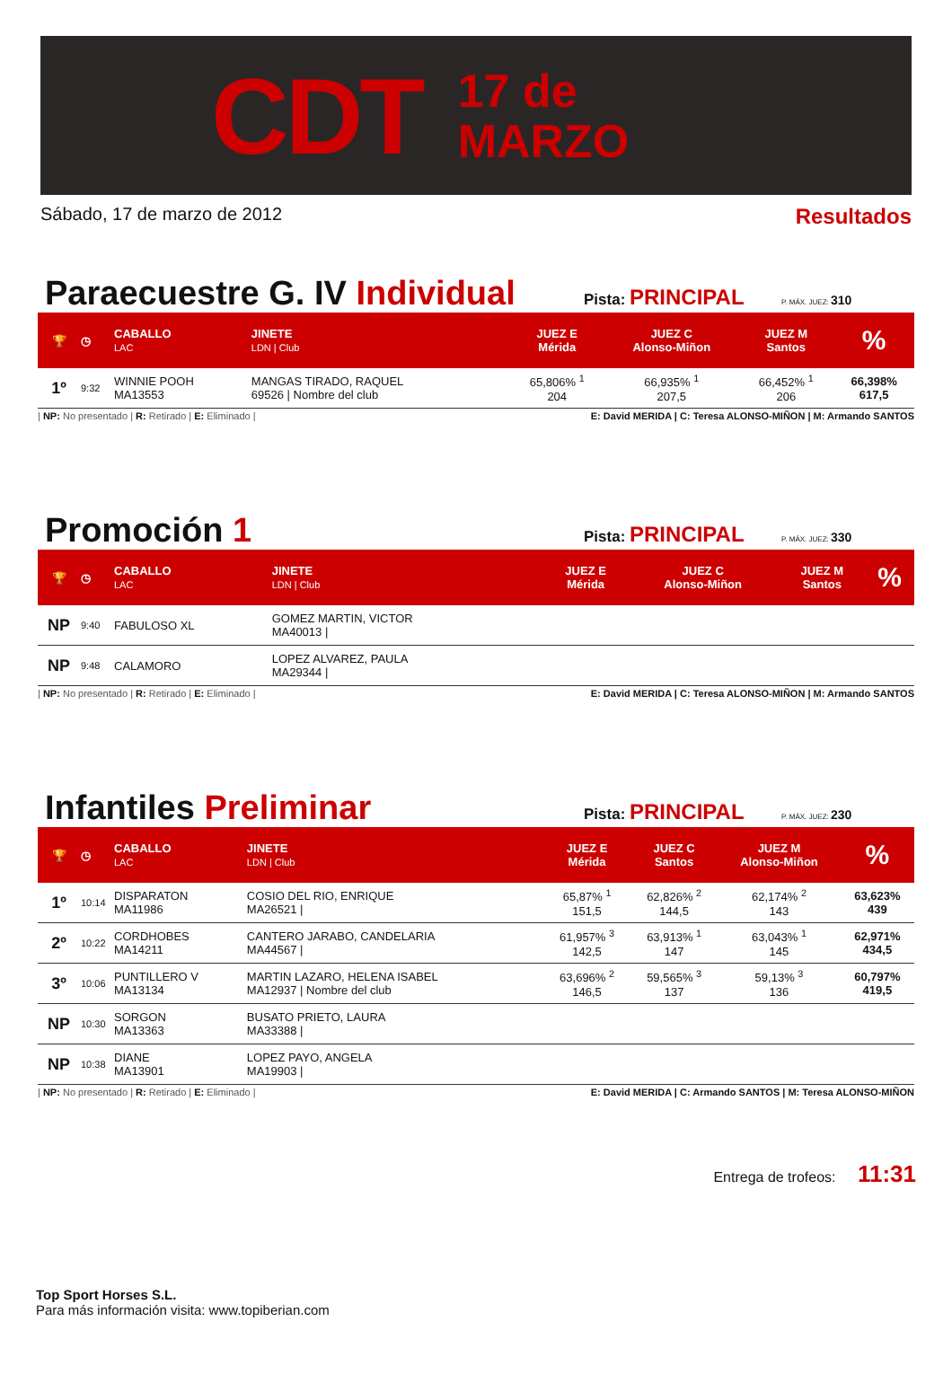CDT 17 de
MARZO
Sábado, 17 de marzo de 2012 Resultados
Paraecuestre G. IV Individual
Pista: PRINCIPAL
P. MÁX. JUEZ: 310
| 🏆 | ◷ | CABALLO LAC | JINETE LDN / Club | JUEZ E Mérida | JUEZ C Alonso-Miñon | JUEZ M Santos | % |
| --- | --- | --- | --- | --- | --- | --- | --- |
| 1º | 9:32 | WINNIE POOH MA13553 | MANGAS TIRADO, RAQUEL 69526 / Nombre del club | 65,806% <sup>1</sup> 204 | 66,935% <sup>1</sup> 207,5 | 66,452% <sup>1</sup> 206 | 66,398% 617,5 |
| NP: No presentado | R: Retirado | E: Eliminado | E: David MERIDA | C: Teresa ALONSO-MIÑON | M: Armando SANTOS
Promoción 1
Pista: PRINCIPAL
P. MÁX. JUEZ: 330
| 🏆 | ◷ | CABALLO LAC | JINETE LDN / Club | JUEZ E Mérida | JUEZ C Alonso-Miñon | JUEZ M Santos | % |
| --- | --- | --- | --- | --- | --- | --- | --- |
| NP | 9:40 | FABULOSO XL | GOMEZ MARTIN, VICTOR MA40013 / | | | | |
| NP | 9:48 | CALAMORO | LOPEZ ALVAREZ, PAULA MA29344 / | | | | |
| NP: No presentado | R: Retirado | E: Eliminado | E: David MERIDA | C: Teresa ALONSO-MIÑON | M: Armando SANTOS
Infantiles Preliminar
Pista: PRINCIPAL
P. MÁX. JUEZ: 230
| 🏆 | ◷ | CABALLO LAC | JINETE LDN / Club | JUEZ E Mérida | JUEZ C Santos | JUEZ M Alonso-Miñon | % |
| --- | --- | --- | --- | --- | --- | --- | --- |
| 1º | 10:14 | DISPARATON MA11986 | COSIO DEL RIO, ENRIQUE MA26521 / | 65,87% <sup>1</sup> 151,5 | 62,826% <sup>2</sup> 144,5 | 62,174% <sup>2</sup> 143 | 63,623% 439 |
| 2º | 10:22 | CORDHOBES MA14211 | CANTERO JARABO, CANDELARIA MA44567 / | 61,957% <sup>3</sup> 142,5 | 63,913% <sup>1</sup> 147 | 63,043% <sup>1</sup> 145 | 62,971% 434,5 |
| 3º | 10:06 | PUNTILLERO V MA13134 | MARTIN LAZARO, HELENA ISABEL MA12937 / Nombre del club | 63,696% <sup>2</sup> 146,5 | 59,565% <sup>3</sup> 137 | 59,13% <sup>3</sup> 136 | 60,797% 419,5 |
| NP | 10:30 | SORGON MA13363 | BUSATO PRIETO, LAURA MA33388 / | | | | |
| NP | 10:38 | DIANE MA13901 | LOPEZ PAYO, ANGELA MA19903 / | | | | |
| NP: No presentado | R: Retirado | E: Eliminado | E: David MERIDA | C: Armando SANTOS | M: Teresa ALONSO-MIÑON
Entrega de trofeos: 11:31
Top Sport Horses S.L.
Para más información visita: www.topiberian.com